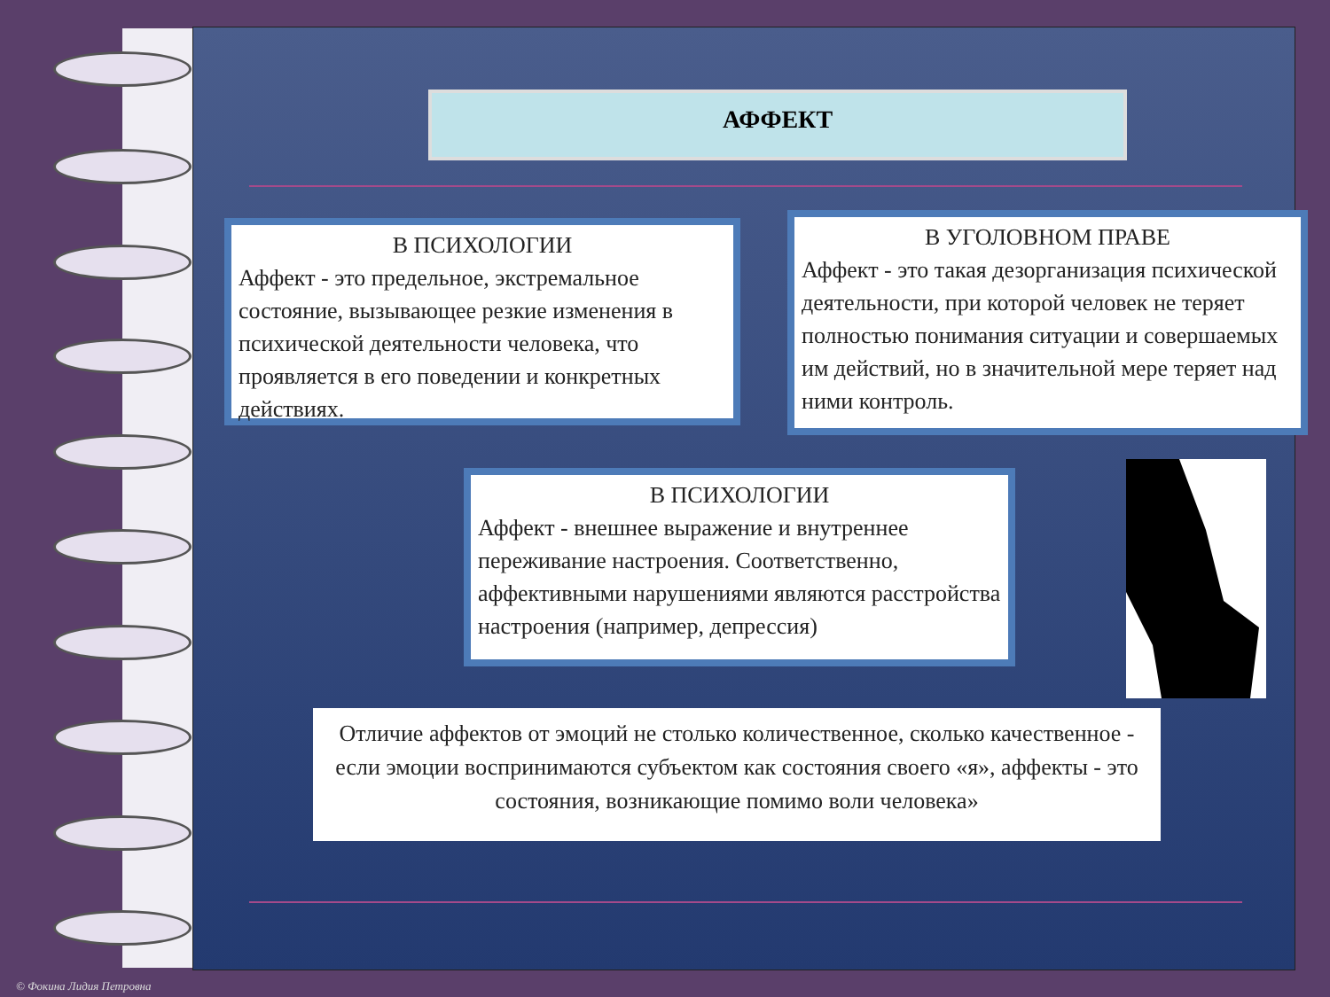АФФЕКТ
В ПСИХОЛОГИИ
Аффект - это предельное, экстремальное состояние, вызывающее резкие изменения в психической деятельности человека, что проявляется в его поведении и конкретных действиях.
В УГОЛОВНОМ ПРАВЕ
Аффект - это такая дезорганизация психической деятельности, при которой человек не теряет полностью понимания ситуации и совершаемых им действий, но в значительной мере теряет над ними контроль.
В ПСИХОЛОГИИ
Аффект - внешнее выражение и внутреннее переживание настроения. Соответственно, аффективными нарушениями являются расстройства настроения (например, депрессия)
Отличие аффектов от эмоций не столько количественное, сколько качественное - если эмоции воспринимаются субъектом как состояния своего «я», аффекты - это состояния, возникающие помимо воли человека»
© Фокина Лидия Петровна